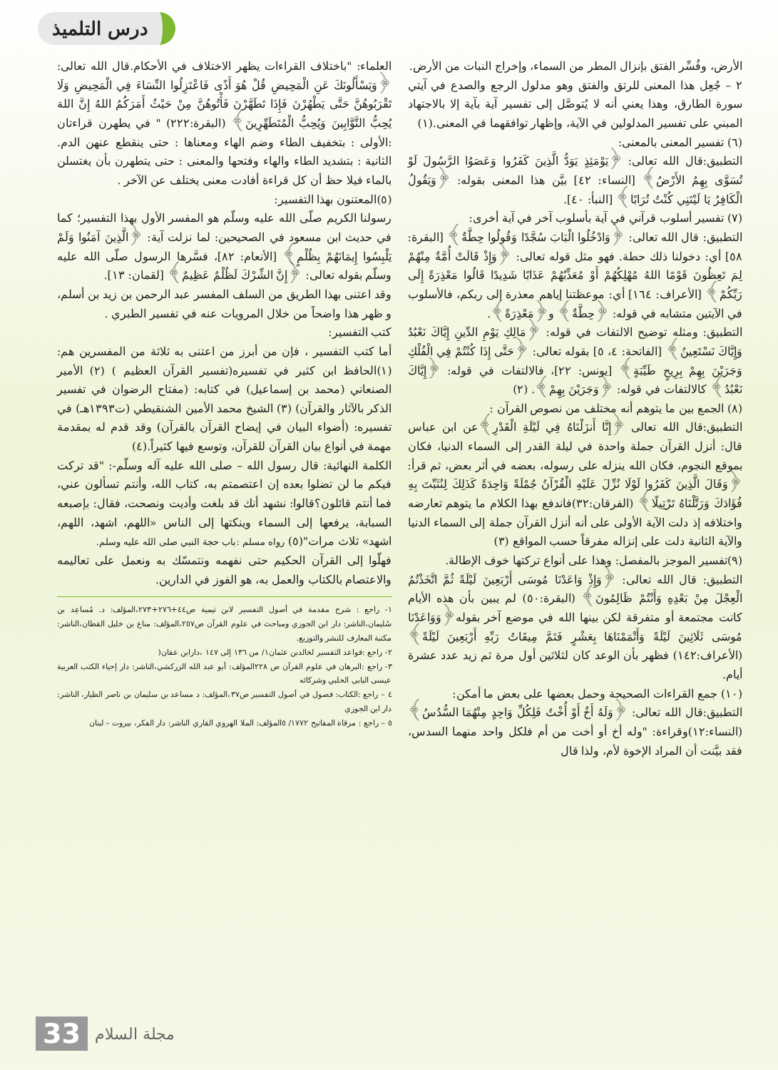درس التلميذ
الأرض، وفُسِّر الفتق بإنزال المطر من السماء، وإخراج النبات من الأرض.
٢ – جُعِل هذا المعنى للرتق والفتق وهو مدلول الرجع والصدع في آيتي سورة الطارق، وهذا يعني أنه لا يُتوصَّل إلى تفسير آية بآية إلا بالاجتهاد المبني على تفسير المدلولين في الآية، وإظهار توافقهما في المعنى.(١)
(٦) تفسير المعنى بالمعنى:
التطبيق:قال الله تعالى: ﴿يَوْمَئِذٍ يَوَدُّ الَّذِينَ كَفَرُوا وَعَصَوُا الرَّسُولَ لَوْ تُسَوَّى بِهِمُ الأَرْضُ﴾ [النساء: ٤٢] بيَّن هذا المعنى بقوله: ﴿وَيَقُولُ الْكَافِرُ يَا لَيْتَنِي كُنْتُ تُرَابًا﴾ [النبأ: ٤٠].
(٧) تفسير أسلوب قرآني في آية بأسلوب آخر في آية أخرى:
التطبيق: قال الله تعالى: ﴿وَادْخُلُوا الْبَابَ سُجَّدًا وَقُولُوا حِطَّةٌ﴾ [البقرة: ٥٨] أي: دخولنا ذلك حطة. فهو مثل قوله تعالى: ﴿وَإِذْ قَالَتْ أُمَّةٌ مِنْهُمْ لِمَ تَعِظُونَ قَوْمًا اللهُ مُهْلِكُهُمْ أَوْ مُعَذِّبُهُمْ عَذَابًا شَدِيدًا قَالُوا مَعْذِرَةً إِلَى رَبِّكُمْ﴾ [الأعراف: ١٦٤] أي: موعظتنا إياهم معذرة إلى ربكم، فالأسلوب في الآيتين متشابه في قوله: ﴿حِطَّةٌ﴾ و﴿مَعْذِرَةً﴾.
التطبيق: ومثله توضيح الالتفات في قوله: ﴿مَالِكِ يَوْمِ الدِّينِ إِيَّاكَ نَعْبُدُ وَإِيَّاكَ نَسْتَعِينُ﴾ [الفاتحة: ٤، ٥] بقوله تعالى: ﴿حَتَّى إِذَا كُنْتُمْ فِي الْفُلْكِ وَجَرَيْنَ بِهِمْ بِرِيحٍ طَيِّبَةٍ﴾ [يونس: ٢٢]، فالالتفات في قوله: ﴿إِيَّاكَ نَعْبُدُ﴾ كالالتفات في قوله: ﴿وَجَرَيْنَ بِهِمْ﴾. (٢)
(٨) الجمع بين ما يتوهم أنه مختلف من نصوص القرآن :
التطبيق:قال الله تعالى ﴿إِنَّا أَنزَلْنَاهُ فِي لَيْلَةِ الْقَدْرِ﴾عن ابن عباس قال: أنزل القرآن جملة واحدة في ليلة القدر إلى السماء الدنيا، فكان بموقع النجوم، فكان الله ينزله على رسوله، بعضه في أثر بعض، ثم قرأ: ﴿وَقَالَ الَّذِينَ كَفَرُوا لَوْلَا نُزِّلَ عَلَيْهِ الْقُرْآنُ جُمْلَةً وَاحِدَةً كَذَلِكَ لِنُثَبِّتَ بِهِ فُؤَادَكَ وَرَتَّلْنَاهُ تَرْتِيلًا﴾ (الفرقان:٣٢)فاندفع بهذا الكلام ما يتوهم تعارضه واختلافه إذ دلت الآية الأولى على أنه أنزل القرآن جملة إلى السماء الدنيا والآية الثانية دلت على إنزاله مفرقاً حسب المواقع (٣)
(٩)تفسير الموجز بالمفصل: وهذا على أنواع تركتها خوف الإطالة.
التطبيق: قال الله تعالى: ﴿وَإِذْ وَاعَدْنَا مُوسَى أَرْبَعِينَ لَيْلَةً ثُمَّ اتَّخَذْتُمُ الْعِجْلَ مِنْ بَعْدِهِ وَأَنْتُمْ ظَالِمُونَ﴾ (البقرة:٥٠) لم يبين بأن هذه الأيام كانت مجتمعة أو متفرقة لكن بينها الله في موضع آخر بقوله﴿وَوَاعَدْنَا مُوسَى ثَلَاثِينَ لَيْلَةً وَأَتْمَمْنَاهَا بِعَشْرٍ فَتَمَّ مِيقَاتُ رَبِّهِ أَرْبَعِينَ لَيْلَةً﴾ (الأعراف:١٤٢) فظهر بأن الوعد كان لثلاثين أول مرة ثم زيد عدد عشرة أيام.
(١٠) جمع القراءات الصحيحة وحمل بعضها على بعض ما أمكن:
التطبيق:قال الله تعالى: ﴿وَلَهُ أَخٌ أَوْ أُخْتٌ فَلِكُلِّ وَاحِدٍ مِنْهُمَا السُّدُسُ﴾ (النساء:١٢)وقراءة: "وله أخ أو أخت من أم فلكل واحد منهما السدس، فقد بيَّنت أن المراد الإخوة لأم، ولذا قال
العلماء: "باختلاف القراءات يظهر الاختلاف في الأحكام.قال الله تعالى: ﴿وَيَسْأَلُونَكَ عَنِ الْمَحِيضِ قُلْ هُوَ أَذًى فَاعْتَزِلُوا النِّسَاءَ فِي الْمَحِيضِ وَلَا تَقْرَبُوهُنَّ حَتَّى يَطْهُرْنَ فَإِذَا تَطَهَّرْنَ فَأْتُوهُنَّ مِنْ حَيْثُ أَمَرَكُمُ اللهُ إِنَّ اللهَ يُحِبُّ التَّوَّابِينَ وَيُحِبُّ الْمُتَطَهِّرِينَ﴾ (البقرة:٢٢٢) " في يطهرن قراءتان :الأولى : بتخفيف الطاء وضم الهاء ومعناها : حتى ينقطع عنهن الدم. الثانية : بتشديد الطاء والهاء وفتحها والمعنى : حتى يتطهرن بأن يغتسلن بالماء فيلا حظ أن كل قراءة أفادت معنى يختلف عن الآخر .
(٥)المعتنون بهذا التفسير:
رسولنا الكريم صلّى الله عليه وسلّم هو المفسر الأول بهذا التفسير؛ كما في حديث ابن مسعود في الصحيحين: لما نزلت آية: ﴿الَّذِينَ آمَنُوا وَلَمْ يَلْبِسُوا إِيمَانَهُمْ بِظُلْمٍ﴾ [الأنعام: ٨٢]، فسَّرها الرسول صلّى الله عليه وسلّم بقوله تعالى: ﴿إِنَّ الشِّرْكَ لَظُلْمٌ عَظِيمٌ﴾ [لقمان: ١٣].
وقد اعتنى بهذا الطريق من السلف المفسر عبد الرحمن بن زيد بن أسلم، و ظهر هذا واضحاً من خلال المرويات عنه في تفسير الطبري .
كتب التفسير:
أما كتب التفسير ، فإن من أبرز من اعتنى به ثلاثة من المفسرين هم: (١)الحافظ ابن كثير في تفسيره(تفسير القرآن العظيم ) (٢) الأمير الصنعاني (محمد بن إسماعيل) في كتابه: (مفتاح الرضوان في تفسير الذكر بالآثار والقرآن) (٣) الشيخ محمد الأمين الشنقيطي (ت١٣٩٣هـ) في تفسيره: (أضواء البيان في إيضاح القرآن بالقرآن) وقد قدم له بمقدمة مهمة في أنواع بيان القرآن للقرآن، وتوسع فيها كثيراً.(٤)
الكلمة النهائية: قال رسول الله – صلى الله عليه آله وسلّم-: "قد تركت فيكم ما لن تضلوا بعده إن اعتصمتم به، كتاب الله، وأنتم تسألون عني، فما أنتم قائلون؟قالوا: نشهد أنك قد بلغت وأديت ونصحت، فقال: بإصبعه السبابة، يرفعها إلى السماء وينكتها إلى الناس «اللهم، اشهد، اللهم، اشهد» ثلاث مرات"(٥) رواه مسلم :باب حجة النبي صلى الله عليه وسلم.
فهلّوا إلى القرآن الحكيم حتى نفهمه ونتمسّك به ونعمل على تعاليمه والاعتصام بالكتاب والعمل به، هو الفوز في الدارين.
١- راجع : شرح مقدمة في أصول التفسير لابن تيمية ص٤٤+٢٧٦+٢٧٣،المؤلف: د. مُساعِد بن سُليمان،الناشر: دار ابن الجوزي ومباحث في علوم القرآن ص٢٥٧،المؤلف: مناع بن خليل القطان،الناشر: مكتبة المعارف للنشر والتوزيع.
٢- راجع :قواعد التفسير لخالدبن عثمان١/ من ١٣٦ إلى ١٤٧ ،دارابن عفان(
٣- راجع :البرهان في علوم القرآن ص ٢٢٨المؤلف: أبو عبد الله الزركشي،الناشر: دار إحياء الكتب العربية عيسى البابى الحلبي وشركائه
٤ – راجع :الكتاب: فصول في أصول التفسير ص٣٧،المؤلف: د مساعد بن سليمان بن ناصر الطيار، الناشر: دار ابن الجوزي
٥ – راجع : مرقاة المفاتيح ١٧٧٢/ ٥المؤلف: الملا الهروي القاري الناشر: دار الفكر، بيروت – لبنان
33 مجلة السلام